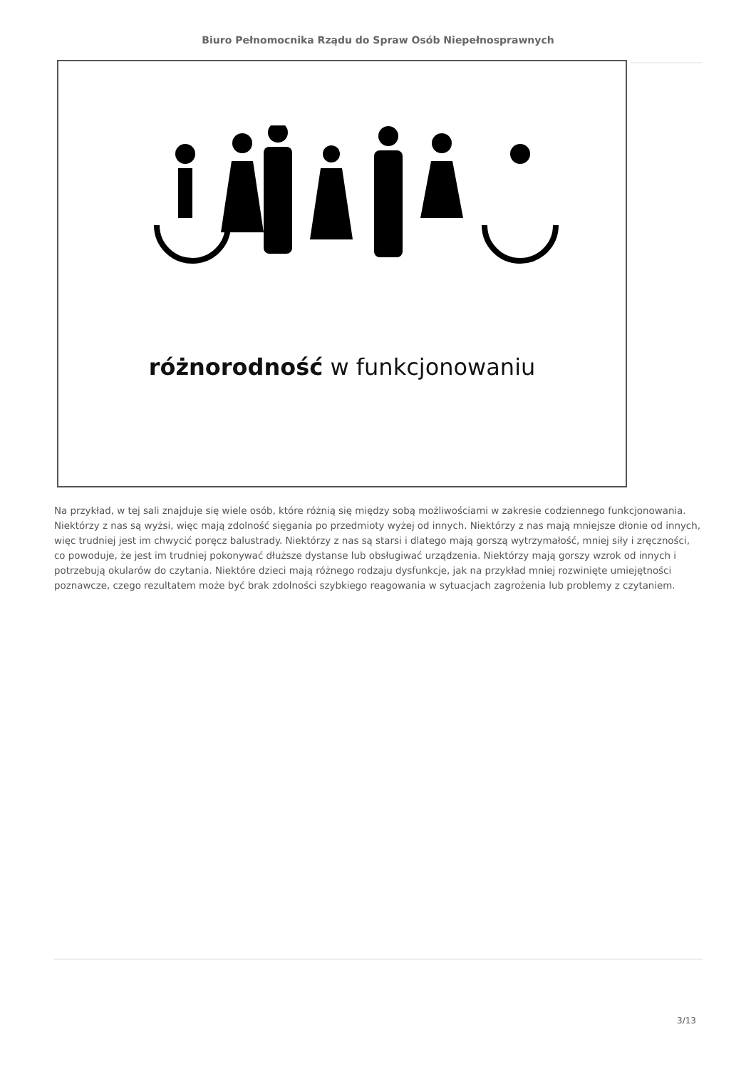Biuro Pełnomocnika Rządu do Spraw Osób Niepełnosprawnych
różnorodność w funkcjonowaniu
Na przykład, w tej sali znajduje się wiele osób, które różnią się między sobą możliwościami w zakresie codziennego funkcjonowania. Niektórzy z nas są wyżsi, więc mają zdolność sięgania po przedmioty wyżej od innych. Niektórzy z nas mają mniejsze dłonie od innych, więc trudniej jest im chwycić poręcz balustrady. Niektórzy z nas są starsi i dlatego mają gorszą wytrzymałość, mniej siły i zręczności, co powoduje, że jest im trudniej pokonywać dłuższe dystanse lub obsługiwać urządzenia. Niektórzy mają gorszy wzrok od innych i potrzebują okularów do czytania. Niektóre dzieci mają różnego rodzaju dysfunkcje, jak na przykład mniej rozwinięte umiejętności poznawcze, czego rezultatem może być brak zdolności szybkiego reagowania w sytuacjach zagrożenia lub problemy z czytaniem.
3/13